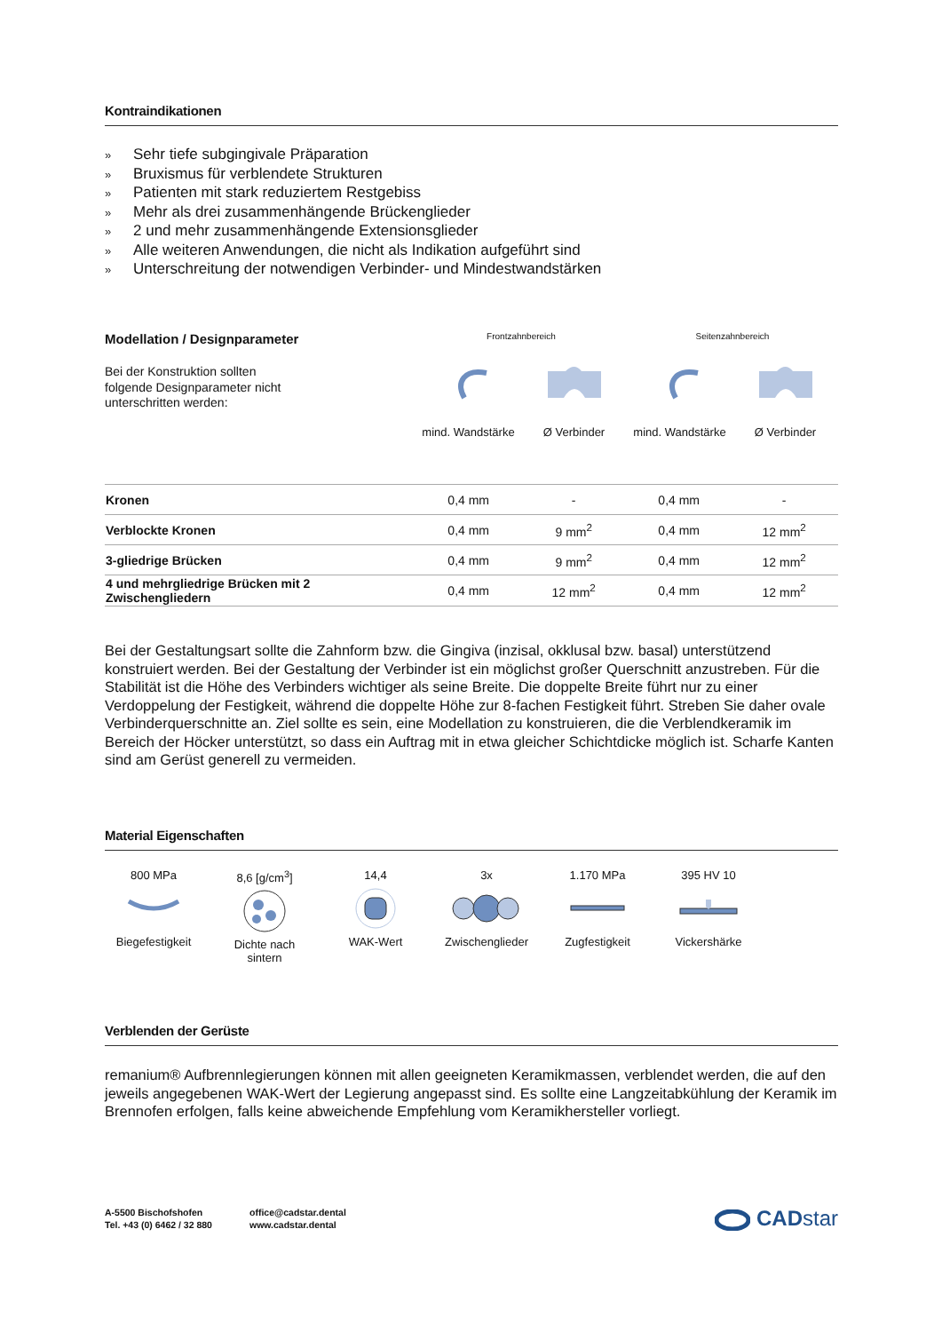Kontraindikationen
» Sehr tiefe subgingivale Präparation
» Bruxismus für verblendete Strukturen
» Patienten mit stark reduziertem Restgebiss
» Mehr als drei zusammenhängende Brückenglieder
» 2 und mehr zusammenhängende Extensionsglieder
» Alle weiteren Anwendungen, die nicht als Indikation aufgeführt sind
» Unterschreitung der notwendigen Verbinder- und Mindestwandstärken
Modellation / Designparameter
Bei der Konstruktion sollten
folgende Designparameter nicht
unterschritten werden:
Frontzahnbereich Seitenzahnbereich
mind. Wandstärke Ø Verbinder mind. Wandstärke Ø Verbinder
| Kronen | 0,4 mm | - | 0,4 mm | - |
| Verblockte Kronen | 0,4 mm | 9 mm<sup>2</sup> | 0,4 mm | 12 mm<sup>2</sup> |
| 3-gliedrige Brücken | 0,4 mm | 9 mm<sup>2</sup> | 0,4 mm | 12 mm<sup>2</sup> |
| 4 und mehrgliedrige Brücken mit 2 Zwischengliedern | 0,4 mm | 12 mm<sup>2</sup> | 0,4 mm | 12 mm<sup>2</sup> |
Bei der Gestaltungsart sollte die Zahnform bzw. die Gingiva (inzisal, okklusal bzw. basal) unterstützend konstruiert werden. Bei der Gestaltung der Verbinder ist ein möglichst großer Querschnitt anzustreben. Für die Stabilität ist die Höhe des Verbinders wichtiger als seine Breite. Die doppelte Breite führt nur zu einer Verdoppelung der Festigkeit, während die doppelte Höhe zur 8-fachen Festigkeit führt. Streben Sie daher ovale Verbinderquerschnitte an. Ziel sollte es sein, eine Modellation zu konstruieren, die die Verblendkeramik im Bereich der Höcker unterstützt, so dass ein Auftrag mit in etwa gleicher Schichtdicke möglich ist. Scharfe Kanten sind am Gerüst generell zu vermeiden.
Material Eigenschaften
800 MPa
Biegefestigkeit
8,6 [g/cm<sup>3</sup>]
Dichte nach sintern
14,4
WAK-Wert
3x
Zwischenglieder
1.170 MPa
Zugfestigkeit
395 HV 10
Vickershärke
Verblenden der Gerüste
remanium® Aufbrennlegierungen können mit allen geeigneten Keramikmassen, verblendet werden, die auf den jeweils angegebenen WAK-Wert der Legierung angepasst sind. Es sollte eine Langzeitabkühlung der Keramik im Brennofen erfolgen, falls keine abweichende Empfehlung vom Keramikhersteller vorliegt.
A-5500 Bischofshofen
Tel. +43 (0) 6462 / 32 880
office@cadstar.dental
www.cadstar.dental
CADstar